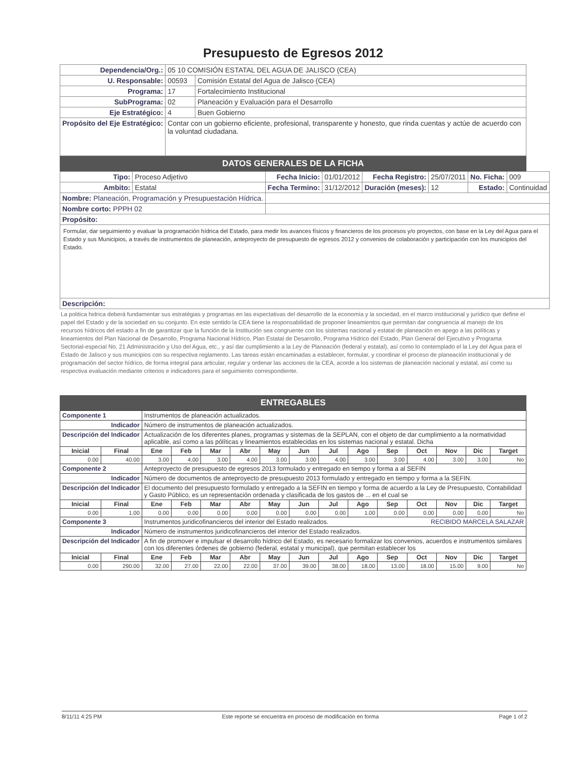Presupuesto de Egresos 2012
| Dependencia/Org.: | 05 10 COMISIÓN ESTATAL DEL AGUA DE JALISCO (CEA) | |
| U. Responsable: | 00593 | Comisión Estatal del Agua de Jalisco (CEA) |
| Programa: | 17 | Fortalecimiento Institucional |
| SubPrograma: | 02 | Planeación y Evaluación para el Desarrollo |
| Eje Estratégico: | 4 | Buen Gobierno |
| Propósito del Eje Estratégico: | Contar con un gobierno eficiente, profesional, transparente y honesto, que rinda cuentas y actúe de acuerdo con la voluntad ciudadana. | |
DATOS GENERALES DE LA FICHA
| Tipo: | Proceso Adjetivo | Fecha Inicio: | 01/01/2012 | Fecha Registro: | 25/07/2011 | No. Ficha: | 009 |
| Ambito: | Estatal | Fecha Termino: | 31/12/2012 | Duración (meses): | 12 | Estado: | Continuidad |
| Nombre: Planeación, Programación y Presupuestación Hídrica. | | | | | | | |
| Nombre corto: PPPH 02 | | | | | | | |
| Propósito: | | | | | | | |
| Formular, dar seguimiento y evaluar la programación hídrica del Estado, para medir los avances físicos y financieros de los procesos y/o proyectos, con base en la Ley del Agua para el Estado y sus Municipios, a través de instrumentos de planeación, anteproyecto de presupuesto de egresos 2012 y convenios de colaboración y participación con los municipios del Estado. | | | | | | | |
| Descripción: | | | | | | | |
La politica hidrica deberá fundamentar sus estratégias y programas en las expectativas del desarrollo de la economía y la sociedad, en el marco institucional y jurídico que define el papel del Estado y de la sociedad en su conjunto. En este sentido la CEA tiene la responsabilidad de proponer lineamientos que permitan dar congruencia al manejo de los recursos hídricos del estado a fin de garantizar que la función de la Institución sea congruente con los sistemas nacional y estatal de planeación en apego a las políticas y lineamientos del Plan Nacional de Desarrollo, Programa Nacional Hídrico, Plan Estatal de Desarrollo, Programa Hídrico del Estado, Plan General del Ejecutivo y Programa Sectorial-especial No. 21 Administración y Uso del Agua, etc., y así dar cumplimiento a la Ley de Planeación (federal y estatal), así como lo contemplado el la Ley del Agua para el Estado de Jalisco y sus municipios con su respectiva reglamento. Las tareas están encaminadas a establecer, formular, y coordinar el proceso de planeación institucional y de programación del sector hídrico, de forma integral para articular, regular y ordenar las acciones de la CEA, acorde a los sistemas de planeación nacional y estatal, así como su respectiva evaluación mediante criterios e indicadores para el seguimiento correspondiente.
ENTREGABLES
| Componente 1 | | Instrumentos de planeación actualizados. | | | | | | | | | | | | |
| Indicador | | Número de instrumentos de planeación actualizados. | | | | | | | | | | | | |
| Descripción del Indicador | | Actualización de los diferentes planes, programas y sistemas de la SEPLAN, con el objeto de dar cumplimiento a la normatividad aplicable, así como a las pólíticas y lineamientos establecidas en los sistemas nacional y estatal. Dicha | | | | | | | | | | | | |
| Inicial | Final | Ene | Feb | Mar | Abr | May | Jun | Jul | Ago | Sep | Oct | Nov | Dic | Target |
| 0.00 | 40.00 | 3.00 | 4.00 | 3.00 | 4.00 | 3.00 | 3.00 | 4.00 | 3.00 | 3.00 | 4.00 | 3.00 | 3.00 | No |
| Componente 2 | | Anteproyecto de presupuesto de egresos 2013 formulado y entregado en tiempo y forma a al SEFIN | | | | | | | | | | | | |
| Indicador | | Número de documentos de anteproyecto de presupuesto 2013 formulado y entregado en tiempo y forma a la SEFIN. | | | | | | | | | | | | |
| Descripción del Indicador | | El documento del presupuesto formulado y entregado a la SEFIN en tiempo y forma de acuerdo a la Ley de Presupuesto, Contabilidad y Gasto Público, es un representación ordenada y clasificada de los gastos de ... en el cual se | | | | | | | | | | | | |
| Inicial | Final | Ene | Feb | Mar | Abr | May | Jun | Jul | Ago | Sep | Oct | Nov | Dic | Target |
| 0.00 | 1.00 | 0.00 | 0.00 | 0.00 | 0.00 | 0.00 | 0.00 | 0.00 | 1.00 | 0.00 | 0.00 | 0.00 | 0.00 | No |
| Componente 3 | | Instrumentos juridicofinancieros del interior del Estado realizados. RECIBIDO MARCELA SALAZAR | | | | | | | | | | | | |
| Indicador | | Número de instrumentos juridicofinancieros del interior del Estado realizados. | | | | | | | | | | | | |
| Descripción del Indicador | | A fin de promover e impulsar el desarrollo hídrico del Estado, es necesario formalizar los convenios, acuerdos e instrumentos similares con los diferentes órdenes de gobierno (federal, estatal y municipal), que permitan establecer los | | | | | | | | | | | | |
| Inicial | Final | Ene | Feb | Mar | Abr | May | Jun | Jul | Ago | Sep | Oct | Nov | Dic | Target |
| 0.00 | 290.00 | 32.00 | 27.00 | 22.00 | 22.00 | 37.00 | 39.00 | 38.00 | 18.00 | 13.00 | 18.00 | 15.00 | 9.00 | No |
8/11/11 4:25 PM Este reporte se encuentra en proceso de modificación en forma Page 1 of 2